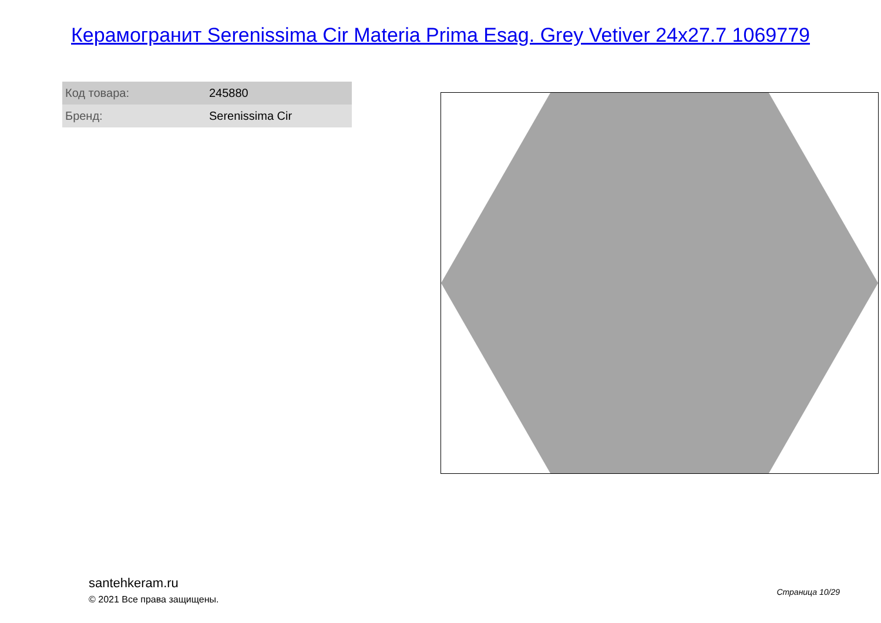Керамогранит Serenissima Cir Materia Prima Esag. Grey Vetiver 24x27.7 1069779
| Код товара: | 245880 |
| Бренд: | Serenissima Cir |
santehkeram.ru
© 2021 Все права защищены.
Страница 10/29